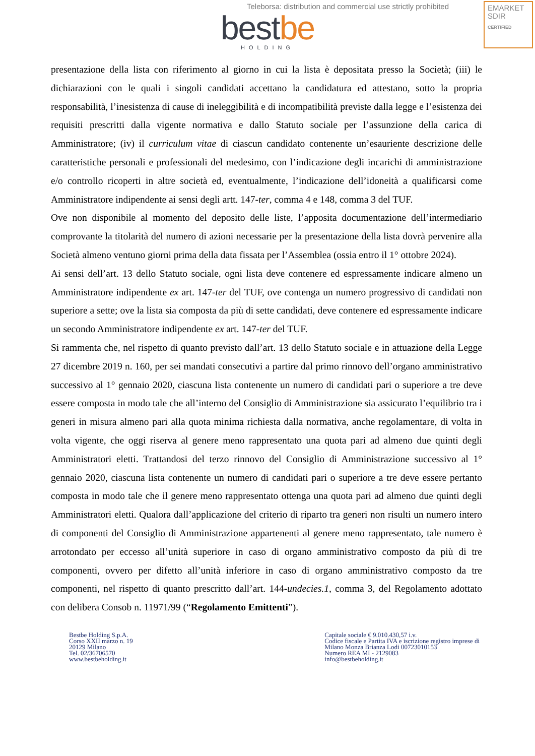Teleborsa: distribution and commercial use strictly prohibited
EMARKET
SDIR
CERTIFIED
bestbe
HOLDING
presentazione della lista con riferimento al giorno in cui la lista è depositata presso la Società; (iii) le dichiarazioni con le quali i singoli candidati accettano la candidatura ed attestano, sotto la propria responsabilità, l’inesistenza di cause di ineleggibilità e di incompatibilità previste dalla legge e l’esistenza dei requisiti prescritti dalla vigente normativa e dallo Statuto sociale per l’assunzione della carica di Amministratore; (iv) il curriculum vitae di ciascun candidato contenente un’esauriente descrizione delle caratteristiche personali e professionali del medesimo, con l’indicazione degli incarichi di amministrazione e/o controllo ricoperti in altre società ed, eventualmente, l’indicazione dell’idoneità a qualificarsi come Amministratore indipendente ai sensi degli artt. 147-ter, comma 4 e 148, comma 3 del TUF.
Ove non disponibile al momento del deposito delle liste, l’apposita documentazione dell’intermediario comprovante la titolarità del numero di azioni necessarie per la presentazione della lista dovrà pervenire alla Società almeno ventuno giorni prima della data fissata per l’Assemblea (ossia entro il 1° ottobre 2024).
Ai sensi dell’art. 13 dello Statuto sociale, ogni lista deve contenere ed espressamente indicare almeno un Amministratore indipendente ex art. 147-ter del TUF, ove contenga un numero progressivo di candidati non superiore a sette; ove la lista sia composta da più di sette candidati, deve contenere ed espressamente indicare un secondo Amministratore indipendente ex art. 147-ter del TUF.
Si rammenta che, nel rispetto di quanto previsto dall’art. 13 dello Statuto sociale e in attuazione della Legge 27 dicembre 2019 n. 160, per sei mandati consecutivi a partire dal primo rinnovo dell’organo amministrativo successivo al 1° gennaio 2020, ciascuna lista contenente un numero di candidati pari o superiore a tre deve essere composta in modo tale che all’interno del Consiglio di Amministrazione sia assicurato l’equilibrio tra i generi in misura almeno pari alla quota minima richiesta dalla normativa, anche regolamentare, di volta in volta vigente, che oggi riserva al genere meno rappresentato una quota pari ad almeno due quinti degli Amministratori eletti. Trattandosi del terzo rinnovo del Consiglio di Amministrazione successivo al 1° gennaio 2020, ciascuna lista contenente un numero di candidati pari o superiore a tre deve essere pertanto composta in modo tale che il genere meno rappresentato ottenga una quota pari ad almeno due quinti degli Amministratori eletti. Qualora dall’applicazione del criterio di riparto tra generi non risulti un numero intero di componenti del Consiglio di Amministrazione appartenenti al genere meno rappresentato, tale numero è arrotondato per eccesso all’unità superiore in caso di organo amministrativo composto da più di tre componenti, ovvero per difetto all’unità inferiore in caso di organo amministrativo composto da tre componenti, nel rispetto di quanto prescritto dall’art. 144-undecies.1, comma 3, del Regolamento adottato con delibera Consob n. 11971/99 (“Regolamento Emittenti”).
Bestbe Holding S.p.A.
Corso XXII marzo n. 19
20129 Milano
Tel. 02/36706570
www.bestbeholding.it
Capitale sociale € 9.010.430,57 i.v.
Codice fiscale e Partita IVA e iscrizione registro imprese di
Milano Monza Brianza Lodi 00723010153
Numero REA MI - 2129083
info@bestbeholding.it